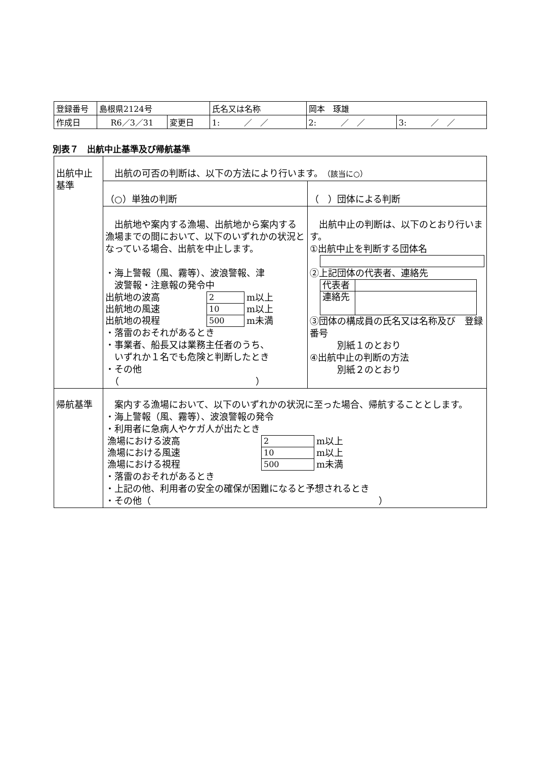| 登録番号 | 島根県2124号 | | 氏名又は名称 | 岡本 琢雄 | |
| 作成日 | R6／3／31 | 変更日 | 1: ／ ／ | 2: ／ ／ | 3: ／ ／ |
別表７　出航中止基準及び帰航基準
| 出航中止 基準 | 出航の可否の判断は、以下の方法により行います。 （該当に○） | |
| | （○）単独の判断 | （ ）団体による判断 |
| | 出航地や案内する漁場、出航地から案内する漁場までの間において、以下のいずれかの状況となっている場合、出航を中止します。 ・海上警報（風、霧等）、波浪警報、津 波警報・注意報の発令中 / 出航地の波高 / 2 / m以上 / / 出航地の風速 / 10 / m以上 / / 出航地の視程 / 500 / m未満 / ・落雷のおそれがあるとき ・事業者、船長又は業務主任者のうち、 いずれか１名でも危険と判断したとき ・その他 （ ） | 出航中止の判断は、以下のとおり行います。 ①出航中止を判断する団体名 ②上記団体の代表者、連絡先 / 代表者 / / / 連絡先 / / ③団体の構成員の氏名又は名称及び 登録番号 別紙１のとおり ④出航中止の判断の方法 別紙２のとおり |
| 帰航基準 | 案内する漁場において、以下のいずれかの状況に至った場合、帰航することとします。 ・海上警報（風、霧等）、波浪警報の発令 ・利用者に急病人やケガ人が出たとき / 漁場における波高 / 2 / m以上 / / 漁場における風速 / 10 / m以上 / / 漁場における視程 / 500 / m未満 / ・落雷のおそれがあるとき ・上記の他、利用者の安全の確保が困難になると予想されるとき ・その他（ ） | |